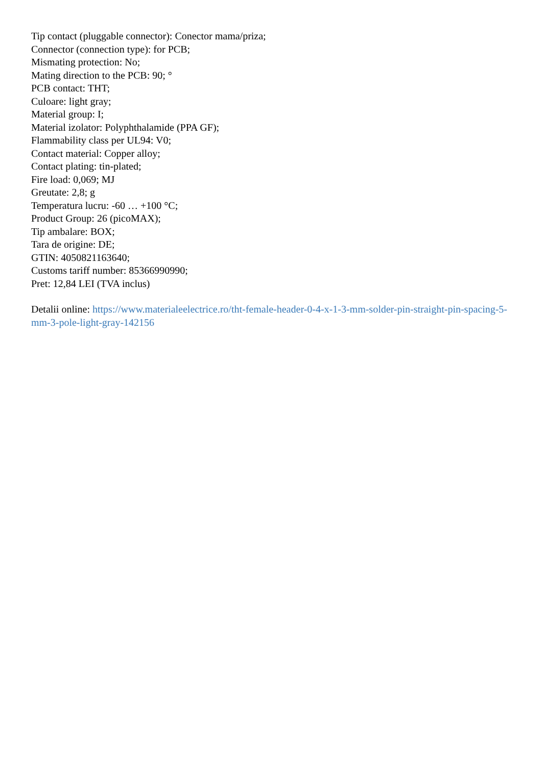Tip contact (pluggable connector): Conector mama/priza;
Connector (connection type): for PCB;
Mismating protection: No;
Mating direction to the PCB: 90; °
PCB contact: THT;
Culoare: light gray;
Material group: I;
Material izolator: Polyphthalamide (PPA GF);
Flammability class per UL94: V0;
Contact material: Copper alloy;
Contact plating: tin-plated;
Fire load: 0,069; MJ
Greutate: 2,8; g
Temperatura lucru: -60 … +100 °C;
Product Group: 26 (picoMAX);
Tip ambalare: BOX;
Tara de origine: DE;
GTIN: 4050821163640;
Customs tariff number: 85366990990;
Pret: 12,84 LEI (TVA inclus)
Detalii online: https://www.materialeelectrice.ro/tht-female-header-0-4-x-1-3-mm-solder-pin-straight-pin-spacing-5-mm-3-pole-light-gray-142156